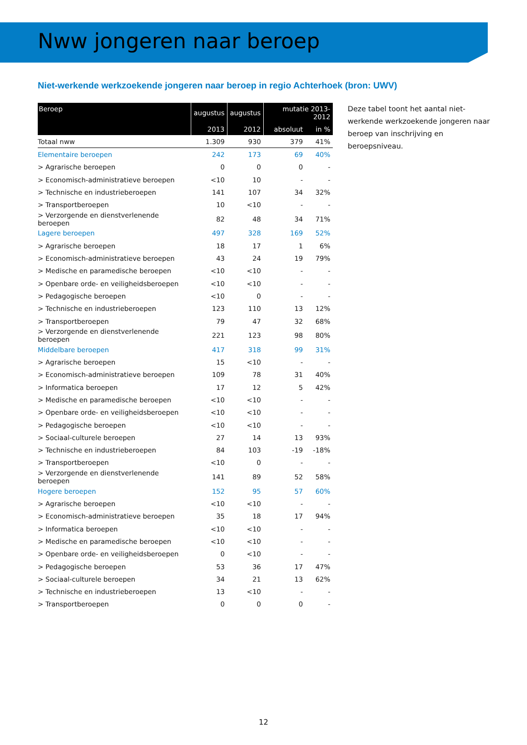Nww jongeren naar beroep
Niet-werkende werkzoekende jongeren naar beroep in regio Achterhoek (bron: UWV)
| Beroep | augustus | augustus | mutatie 2013-2012 | |
| --- | --- | --- | --- | --- |
| | 2013 | 2012 | absoluut | in % |
| Totaal nww | 1.309 | 930 | 379 | 41% |
| Elementaire beroepen | 242 | 173 | 69 | 40% |
| > Agrarische beroepen | 0 | 0 | 0 | - |
| > Economisch-administratieve beroepen | <10 | 10 | - | - |
| > Technische en industrieberoepen | 141 | 107 | 34 | 32% |
| > Transportberoepen | 10 | <10 | - | - |
| > Verzorgende en dienstverlenende beroepen | 82 | 48 | 34 | 71% |
| Lagere beroepen | 497 | 328 | 169 | 52% |
| > Agrarische beroepen | 18 | 17 | 1 | 6% |
| > Economisch-administratieve beroepen | 43 | 24 | 19 | 79% |
| > Medische en paramedische beroepen | <10 | <10 | - | - |
| > Openbare orde- en veiligheidsberoepen | <10 | <10 | - | - |
| > Pedagogische beroepen | <10 | 0 | - | - |
| > Technische en industrieberoepen | 123 | 110 | 13 | 12% |
| > Transportberoepen | 79 | 47 | 32 | 68% |
| > Verzorgende en dienstverlenende beroepen | 221 | 123 | 98 | 80% |
| Middelbare beroepen | 417 | 318 | 99 | 31% |
| > Agrarische beroepen | 15 | <10 | - | - |
| > Economisch-administratieve beroepen | 109 | 78 | 31 | 40% |
| > Informatica beroepen | 17 | 12 | 5 | 42% |
| > Medische en paramedische beroepen | <10 | <10 | - | - |
| > Openbare orde- en veiligheidsberoepen | <10 | <10 | - | - |
| > Pedagogische beroepen | <10 | <10 | - | - |
| > Sociaal-culturele beroepen | 27 | 14 | 13 | 93% |
| > Technische en industrieberoepen | 84 | 103 | -19 | -18% |
| > Transportberoepen | <10 | 0 | - | - |
| > Verzorgende en dienstverlenende beroepen | 141 | 89 | 52 | 58% |
| Hogere beroepen | 152 | 95 | 57 | 60% |
| > Agrarische beroepen | <10 | <10 | - | - |
| > Economisch-administratieve beroepen | 35 | 18 | 17 | 94% |
| > Informatica beroepen | <10 | <10 | - | - |
| > Medische en paramedische beroepen | <10 | <10 | - | - |
| > Openbare orde- en veiligheidsberoepen | 0 | <10 | - | - |
| > Pedagogische beroepen | 53 | 36 | 17 | 47% |
| > Sociaal-culturele beroepen | 34 | 21 | 13 | 62% |
| > Technische en industrieberoepen | 13 | <10 | - | - |
| > Transportberoepen | 0 | 0 | 0 | - |
Deze tabel toont het aantal niet-werkende werkzoekende jongeren naar beroep van inschrijving en beroepsniveau.
12